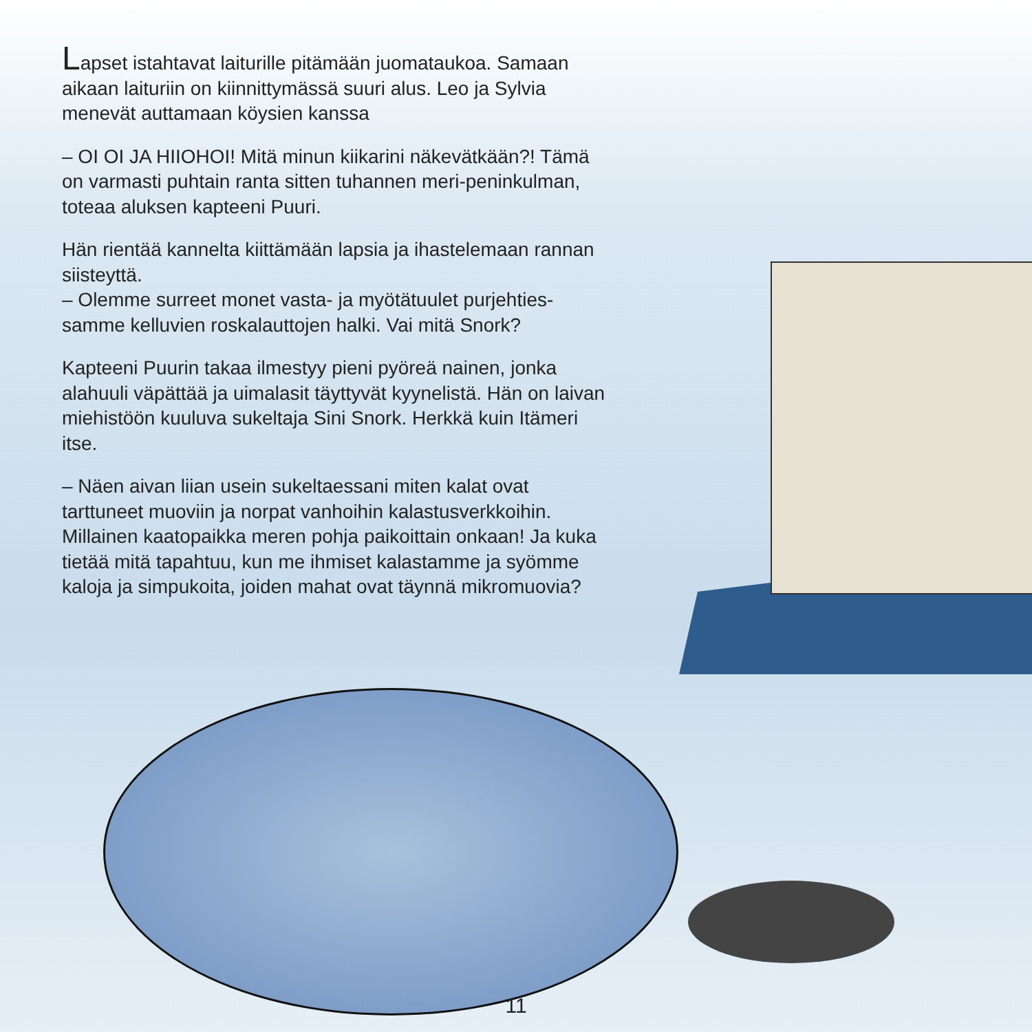Lapset istahtavat laiturille pitämään juomataukoa. Samaan aikaan laituriin on kiinnittymässä suuri alus. Leo ja Sylvia menevät auttamaan köysien kanssa
– OI OI JA HIIOHOI! Mitä minun kiikarini näkevätkään?! Tämä on varmasti puhtain ranta sitten tuhannen meri-peninkulman, toteaa aluksen kapteeni Puuri.
Hän rientää kannelta kiittämään lapsia ja ihastelemaan rannan siisteyttä.
– Olemme surreet monet vasta- ja myötätuulet purjehties-samme kelluvien roskalauttojen halki. Vai mitä Snork?
Kapteeni Puurin takaa ilmestyy pieni pyöreä nainen, jonka alahuuli väpättää ja uimalasit täyttyvät kyynelistä. Hän on laivan miehistöön kuuluva sukeltaja Sini Snork. Herkkä kuin Itämeri itse.
– Näen aivan liian usein sukeltaessani miten kalat ovat tarttuneet muoviin ja norpat vanhoihin kalastusverkkoihin. Millainen kaatopaikka meren pohja paikoittain onkaan! Ja kuka tietää mitä tapahtuu, kun me ihmiset kalastamme ja syömme kaloja ja simpukoita, joiden mahat ovat täynnä mikromuovia?
11